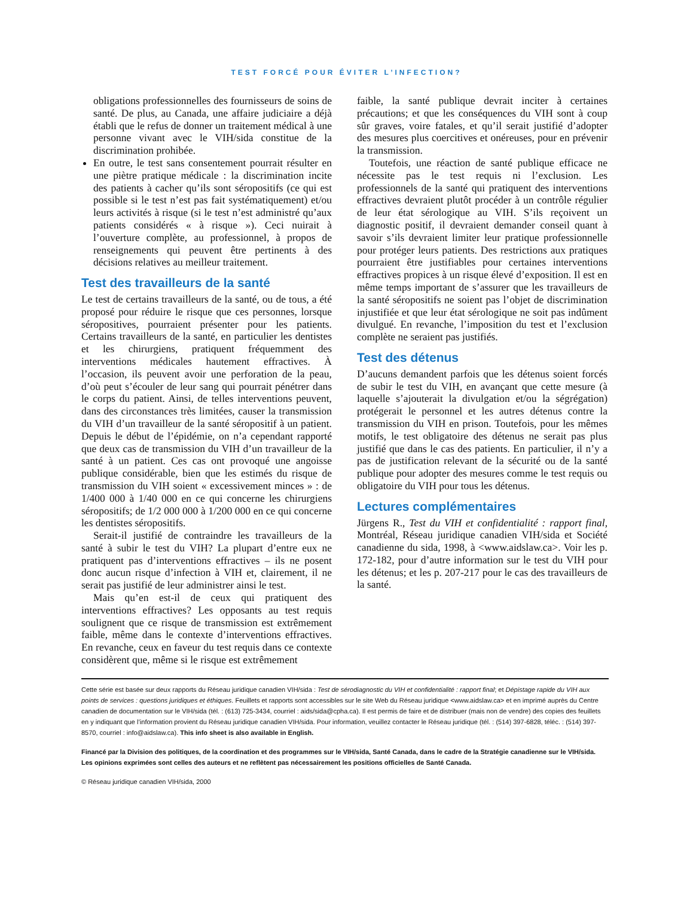TEST FORCÉ POUR ÉVITER L’INFECTION?
obligations professionnelles des fournisseurs de soins de santé. De plus, au Canada, une affaire judiciaire a déjà établi que le refus de donner un traitement médical à une personne vivant avec le VIH/sida constitue de la discrimination prohibée.
En outre, le test sans consentement pourrait résulter en une piètre pratique médicale : la discrimination incite des patients à cacher qu’ils sont séropositifs (ce qui est possible si le test n’est pas fait systématiquement) et/ou leurs activités à risque (si le test n’est administré qu’aux patients considérés « à risque »). Ceci nuirait à l’ouverture complète, au professionnel, à propos de renseignements qui peuvent être pertinents à des décisions relatives au meilleur traitement.
Test des travailleurs de la santé
Le test de certains travailleurs de la santé, ou de tous, a été proposé pour réduire le risque que ces personnes, lorsque séropositives, pourraient présenter pour les patients. Certains travailleurs de la santé, en particulier les dentistes et les chirurgiens, pratiquent fréquemment des interventions médicales hautement effractives. À l’occasion, ils peuvent avoir une perforation de la peau, d’où peut s’écouler de leur sang qui pourrait pénétrer dans le corps du patient. Ainsi, de telles interventions peuvent, dans des circonstances très limitées, causer la transmission du VIH d’un travailleur de la santé séropositif à un patient. Depuis le début de l’épidémie, on n’a cependant rapporté que deux cas de transmission du VIH d’un travailleur de la santé à un patient. Ces cas ont provoqué une angoisse publique considérable, bien que les estimés du risque de transmission du VIH soient « excessivement minces » : de 1/400 000 à 1/40 000 en ce qui concerne les chirurgiens séropositifs; de 1/2 000 000 à 1/200 000 en ce qui concerne les dentistes séropositifs.
Serait-il justifié de contraindre les travailleurs de la santé à subir le test du VIH? La plupart d’entre eux ne pratiquent pas d’interventions effractives – ils ne posent donc aucun risque d’infection à VIH et, clairement, il ne serait pas justifié de leur administrer ainsi le test.
Mais qu’en est-il de ceux qui pratiquent des interventions effractives? Les opposants au test requis soulignent que ce risque de transmission est extrêmement faible, même dans le contexte d’interventions effractives. En revanche, ceux en faveur du test requis dans ce contexte considèrent que, même si le risque est extrêmement
faible, la santé publique devrait inciter à certaines précautions; et que les conséquences du VIH sont à coup sûr graves, voire fatales, et qu’il serait justifié d’adopter des mesures plus coercitives et onéreuses, pour en prévenir la transmission.
Toutefois, une réaction de santé publique efficace ne nécessite pas le test requis ni l’exclusion. Les professionnels de la santé qui pratiquent des interventions effractives devraient plutôt procéder à un contrôle régulier de leur état sérologique au VIH. S’ils reçoivent un diagnostic positif, il devraient demander conseil quant à savoir s’ils devraient limiter leur pratique professionnelle pour protéger leurs patients. Des restrictions aux pratiques pourraient être justifiables pour certaines interventions effractives propices à un risque élevé d’exposition. Il est en même temps important de s’assurer que les travailleurs de la santé séropositifs ne soient pas l’objet de discrimination injustifiée et que leur état sérologique ne soit pas indûment divulgué. En revanche, l’imposition du test et l’exclusion complète ne seraient pas justifiés.
Test des détenus
D’aucuns demandent parfois que les détenus soient forcés de subir le test du VIH, en avançant que cette mesure (à laquelle s’ajouterait la divulgation et/ou la ségrégation) protégerait le personnel et les autres détenus contre la transmission du VIH en prison. Toutefois, pour les mêmes motifs, le test obligatoire des détenus ne serait pas plus justifié que dans le cas des patients. En particulier, il n’y a pas de justification relevant de la sécurité ou de la santé publique pour adopter des mesures comme le test requis ou obligatoire du VIH pour tous les détenus.
Lectures complémentaires
Jürgens R., Test du VIH et confidentialité : rapport final, Montréal, Réseau juridique canadien VIH/sida et Société canadienne du sida, 1998, à <www.aidslaw.ca>. Voir les p. 172-182, pour d’autre information sur le test du VIH pour les détenus; et les p. 207-217 pour le cas des travailleurs de la santé.
Cette série est basée sur deux rapports du Réseau juridique canadien VIH/sida : Test de sérodiagnostic du VIH et confidentialité : rapport final; et Dépistage rapide du VIH aux points de services : questions juridiques et éthiques. Feuillets et rapports sont accessibles sur le site Web du Réseau juridique <www.aidslaw.ca> et en imprimé auprès du Centre canadien de documentation sur le VIH/sida (tél. : (613) 725-3434, courriel : aids/sida@cpha.ca). Il est permis de faire et de distribuer (mais non de vendre) des copies des feuillets en y indiquant que l’information provient du Réseau juridique canadien VIH/sida. Pour information, veuillez contacter le Réseau juridique (tél. : (514) 397-6828, téléc. : (514) 397-8570, courriel : info@aidslaw.ca). This info sheet is also available in English.
Financé par la Division des politiques, de la coordination et des programmes sur le VIH/sida, Santé Canada, dans le cadre de la Stratégie canadienne sur le VIH/sida. Les opinions exprimées sont celles des auteurs et ne reflètent pas nécessairement les positions officielles de Santé Canada.
© Réseau juridique canadien VIH/sida, 2000